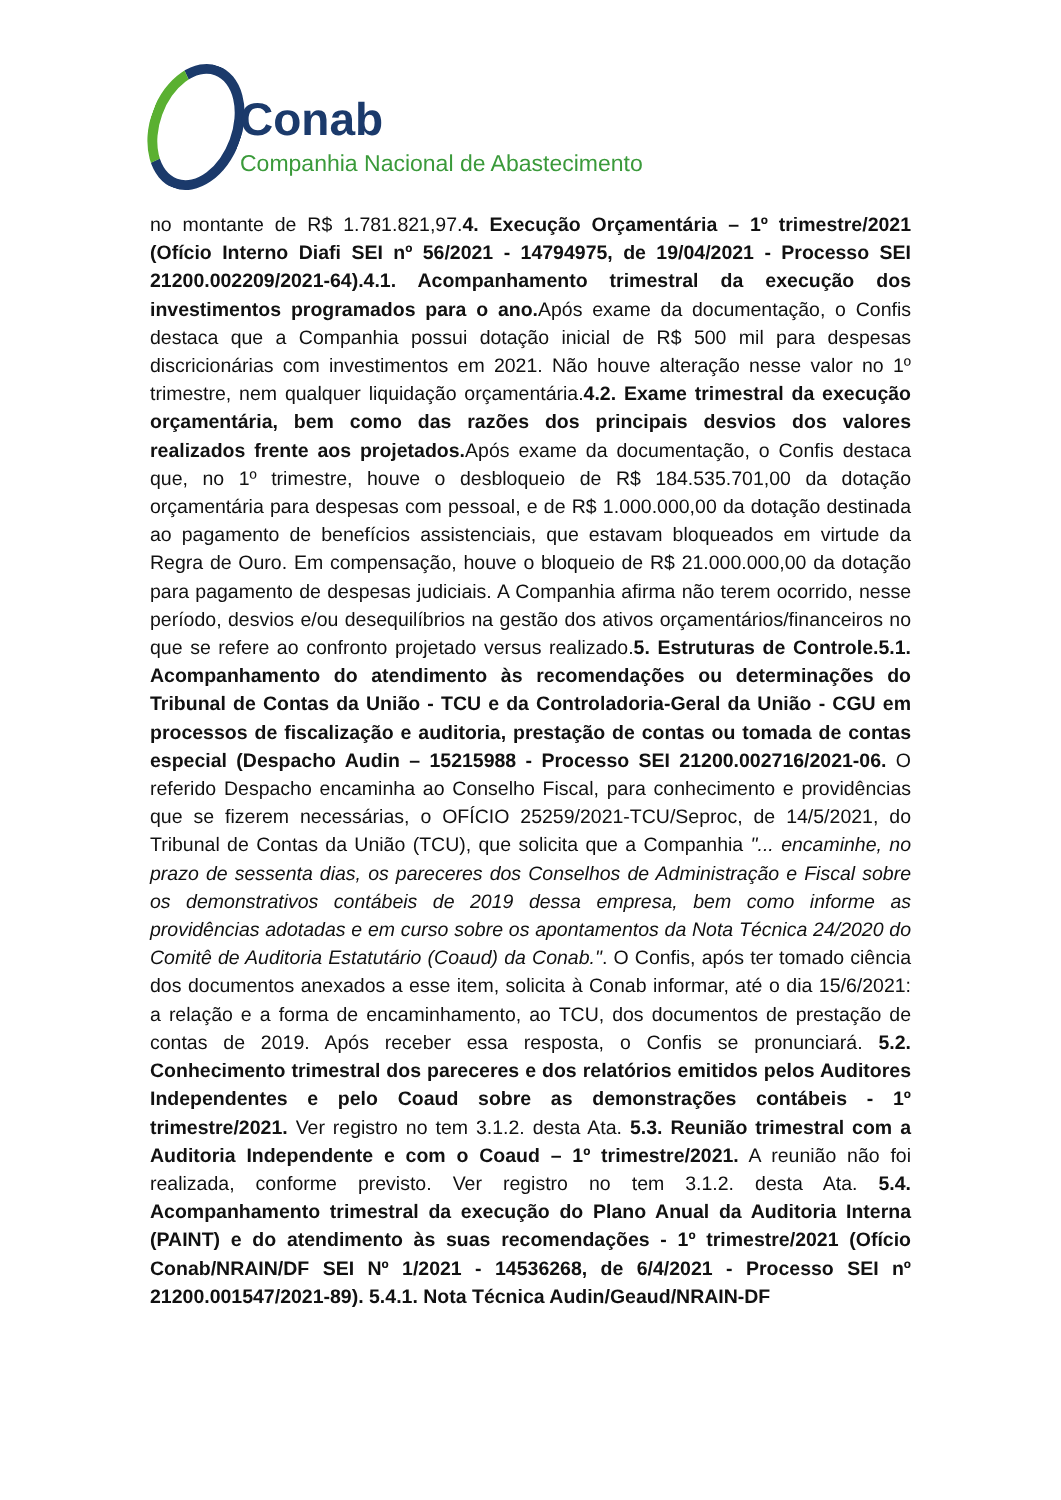Conab
Companhia Nacional de Abastecimento
no montante de R$ 1.781.821,97.4. Execução Orçamentária – 1º trimestre/2021 (Ofício Interno Diafi SEI nº 56/2021 - 14794975, de 19/04/2021 - Processo SEI 21200.002209/2021-64).4.1. Acompanhamento trimestral da execução dos investimentos programados para o ano. Após exame da documentação, o Confis destaca que a Companhia possui dotação inicial de R$ 500 mil para despesas discricionárias com investimentos em 2021. Não houve alteração nesse valor no 1º trimestre, nem qualquer liquidação orçamentária.4.2. Exame trimestral da execução orçamentária, bem como das razões dos principais desvios dos valores realizados frente aos projetados. Após exame da documentação, o Confis destaca que, no 1º trimestre, houve o desbloqueio de R$ 184.535.701,00 da dotação orçamentária para despesas com pessoal, e de R$ 1.000.000,00 da dotação destinada ao pagamento de benefícios assistenciais, que estavam bloqueados em virtude da Regra de Ouro. Em compensação, houve o bloqueio de R$ 21.000.000,00 da dotação para pagamento de despesas judiciais. A Companhia afirma não terem ocorrido, nesse período, desvios e/ou desequilíbrios na gestão dos ativos orçamentários/financeiros no que se refere ao confronto projetado versus realizado.5. Estruturas de Controle.5.1. Acompanhamento do atendimento às recomendações ou determinações do Tribunal de Contas da União - TCU e da Controladoria-Geral da União - CGU em processos de fiscalização e auditoria, prestação de contas ou tomada de contas especial (Despacho Audin – 15215988 - Processo SEI 21200.002716/2021-06. O referido Despacho encaminha ao Conselho Fiscal, para conhecimento e providências que se fizerem necessárias, o OFÍCIO 25259/2021-TCU/Seproc, de 14/5/2021, do Tribunal de Contas da União (TCU), que solicita que a Companhia "... encaminhe, no prazo de sessenta dias, os pareceres dos Conselhos de Administração e Fiscal sobre os demonstrativos contábeis de 2019 dessa empresa, bem como informe as providências adotadas e em curso sobre os apontamentos da Nota Técnica 24/2020 do Comitê de Auditoria Estatutário (Coaud) da Conab.". O Confis, após ter tomado ciência dos documentos anexados a esse item, solicita à Conab informar, até o dia 15/6/2021: a relação e a forma de encaminhamento, ao TCU, dos documentos de prestação de contas de 2019. Após receber essa resposta, o Confis se pronunciará. 5.2. Conhecimento trimestral dos pareceres e dos relatórios emitidos pelos Auditores Independentes e pelo Coaud sobre as demonstrações contábeis - 1º trimestre/2021. Ver registro no tem 3.1.2. desta Ata. 5.3. Reunião trimestral com a Auditoria Independente e com o Coaud – 1º trimestre/2021. A reunião não foi realizada, conforme previsto. Ver registro no tem 3.1.2. desta Ata. 5.4. Acompanhamento trimestral da execução do Plano Anual da Auditoria Interna (PAINT) e do atendimento às suas recomendações - 1º trimestre/2021 (Ofício Conab/NRAIN/DF SEI Nº 1/2021 - 14536268, de 6/4/2021 - Processo SEI nº 21200.001547/2021-89). 5.4.1. Nota Técnica Audin/Geaud/NRAIN-DF